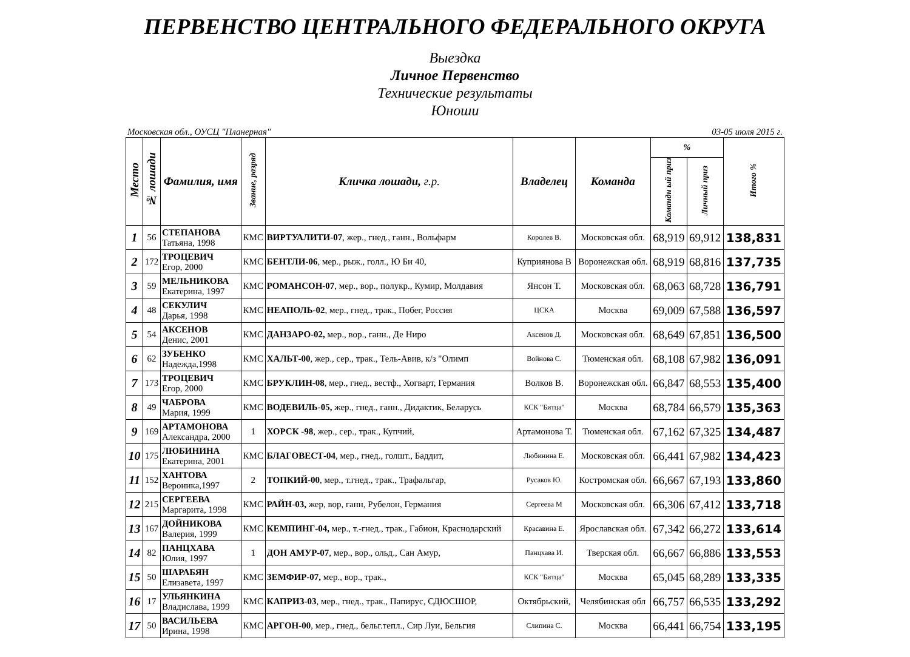ПЕРВЕНСТВО ЦЕНТРАЛЬНОГО ФЕДЕРАЛЬНОГО ОКРУГА
Выездка
Личное Первенство
Технические результаты
Юноши
Московская обл., ОУСЦ "Планерная" 03-05 июля 2015 г.
| Место | № лошади | Фамилия, имя | Звание, разряд | Кличка лошади, г.р. | Владелец | Команда | % | | Итого % |
| --- | --- | --- | --- | --- | --- | --- | --- | --- | --- |
| | | | | | | | Командн ый приз | Личный приз | |
| 1 | 56 | СТЕПАНОВА Татьяна, 1998 | КМС | ВИРТУАЛИТИ-07 , жер., гнед., ганн., Вольфарм | Королев В. | Московская обл. | 68,919 | 69,912 | 138,831 |
| 2 | 172 | ТРОЦЕВИЧ Егор, 2000 | КМС | БЕНТЛИ-06 , мер., рыж., голл., Ю Би 40, | Куприянова В | Воронежская обл. | 68,919 | 68,816 | 137,735 |
| 3 | 59 | МЕЛЬНИКОВА Екатерина, 1997 | КМС | РОМАНСОН-07 , мер., вор., полукр., Кумир, Молдавия | Янсон Т. | Московская обл. | 68,063 | 68,728 | 136,791 |
| 4 | 48 | СЕКУЛИЧ Дарья, 1998 | КМС | НЕАПОЛЬ-02 , мер., гнед., трак., Побег, Россия | ЦСКА | Москва | 69,009 | 67,588 | 136,597 |
| 5 | 54 | АКСЕНОВ Денис, 2001 | КМС | ДАНЗАРО-02, мер., вор., ганн., Де Ниро | Аксенов Д. | Московская обл. | 68,649 | 67,851 | 136,500 |
| 6 | 62 | ЗУБЕНКО Надежда,1998 | КМС | ХАЛЬТ-00 , жер., сер., трак., Тель-Авив, к/з "Олимп | Войнова С. | Тюменская обл. | 68,108 | 67,982 | 136,091 |
| 7 | 173 | ТРОЦЕВИЧ Егор, 2000 | КМС | БРУКЛИН-08 , мер., гнед., вестф., Хогварт, Германия | Волков В. | Воронежская обл. | 66,847 | 68,553 | 135,400 |
| 8 | 49 | ЧАБРОВА Мария, 1999 | КМС | ВОДЕВИЛЬ-05, жер., гнед., ганн., Дидактик, Беларусь | КСК "Битца" | Москва | 68,784 | 66,579 | 135,363 |
| 9 | 169 | АРТАМОНОВА Александра, 2000 | 1 | ХОРСК -98 , жер., сер., трак., Купчий, | Артамонова Т. | Тюменская обл. | 67,162 | 67,325 | 134,487 |
| 10 | 175 | ЛЮБИНИНА Екатерина, 2001 | КМС | БЛАГОВЕСТ-04 , мер., гнед., голшт., Баддит, | Любинина Е. | Московская обл. | 66,441 | 67,982 | 134,423 |
| 11 | 152 | ХАНТОВА Вероника,1997 | 2 | ТОПКИЙ-00 , мер., т.гнед., трак., Трафальгар, | Русаков Ю. | Костромская обл. | 66,667 | 67,193 | 133,860 |
| 12 | 215 | СЕРГЕЕВА Маргарита, 1998 | КМС | РАЙН-03, жер, вор, ганн, Рубелон, Германия | Сергеева М | Московская обл. | 66,306 | 67,412 | 133,718 |
| 13 | 167 | ДОЙНИКОВА Валерия, 1999 | КМС | КЕМПИНГ-04, мер., т.-гнед., трак., Габион, Краснодарский | Красавина Е. | Ярославская обл. | 67,342 | 66,272 | 133,614 |
| 14 | 82 | ПАНЦХАВА Юлия, 1997 | 1 | ДОН АМУР-07 , мер., вор., ольд., Сан Амур, | Панцхава И. | Тверская обл. | 66,667 | 66,886 | 133,553 |
| 15 | 50 | ШАРАБЯН Елизавета, 1997 | КМС | ЗЕМФИР-07, мер., вор., трак., | КСК "Битца" | Москва | 65,045 | 68,289 | 133,335 |
| 16 | 17 | УЛЬЯНКИНА Владислава, 1999 | КМС | КАПРИЗ-03 , мер., гнед., трак., Папирус, СДЮСШОР, | Октябрьский, | Челябинская обл | 66,757 | 66,535 | 133,292 |
| 17 | 50 | ВАСИЛЬЕВА Ирина, 1998 | КМС | АРГОН-00 , мер., гнед., бельг.тепл., Сир Луи, Бельгия | Слипина С. | Москва | 66,441 | 66,754 | 133,195 |